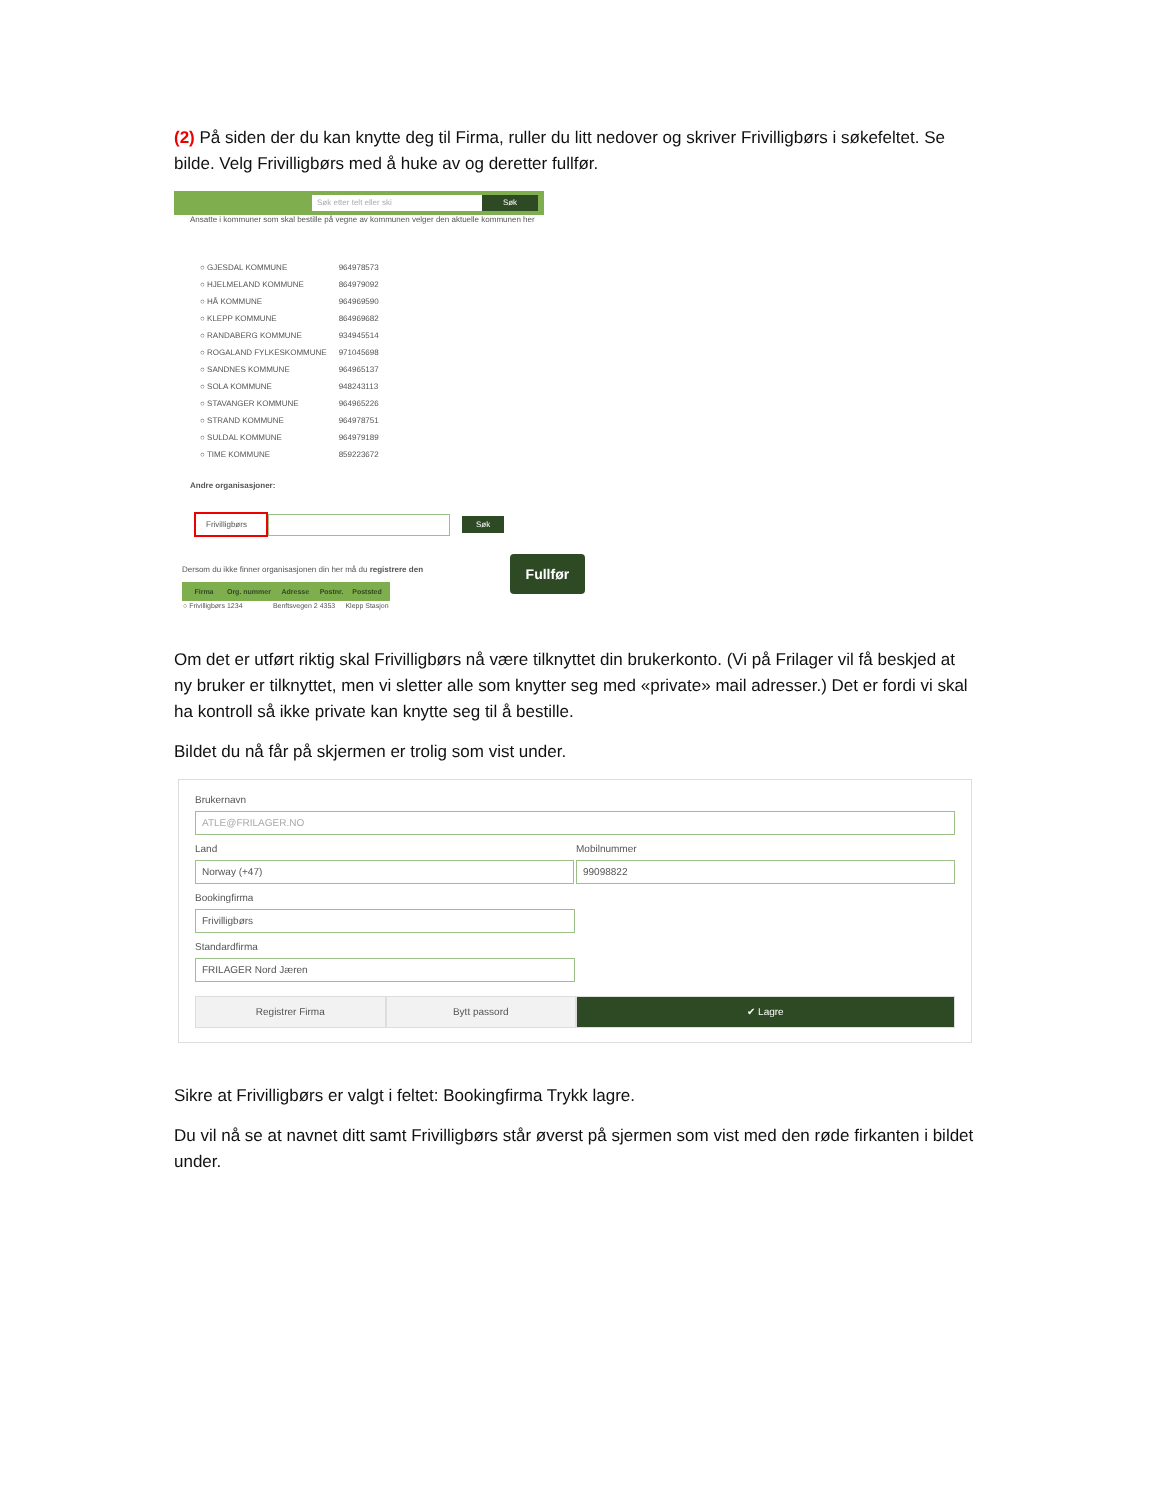(2) På siden der du kan knytte deg til Firma, ruller du litt nedover og skriver Frivilligbørs i søkefeltet. Se bilde. Velg Frivilligbørs med å huke av og deretter fullfør.
Søk etter telt eller ski Søk
Ansatte i kommuner som skal bestille på vegne av kommunen velger den aktuelle kommunen her
| ○ GJESDAL KOMMUNE | 964978573 |
| ○ HJELMELAND KOMMUNE | 864979092 |
| ○ HÅ KOMMUNE | 964969590 |
| ○ KLEPP KOMMUNE | 864969682 |
| ○ RANDABERG KOMMUNE | 934945514 |
| ○ ROGALAND FYLKESKOMMUNE | 971045698 |
| ○ SANDNES KOMMUNE | 964965137 |
| ○ SOLA KOMMUNE | 948243113 |
| ○ STAVANGER KOMMUNE | 964965226 |
| ○ STRAND KOMMUNE | 964978751 |
| ○ SULDAL KOMMUNE | 964979189 |
| ○ TIME KOMMUNE | 859223672 |
Andre organisasjoner:
Frivilligbørs Søk
Dersom du ikke finner organisasjonen din her må du registrere den
| Firma | Org. nummer | Adresse | Postnr. | Poststed |
| --- | --- | --- | --- | --- |
| ○ Frivilligbørs | 1234 | Benftsvegen 2 | 4353 | Klepp Stasjon |
Fullfør
Om det er utført riktig skal Frivilligbørs nå være tilknyttet din brukerkonto. (Vi på Frilager vil få beskjed at ny bruker er tilknyttet, men vi sletter alle som knytter seg med «private» mail adresser.) Det er fordi vi skal ha kontroll så ikke private kan knytte seg til å bestille.
Bildet du nå får på skjermen er trolig som vist under.
Brukernavn
ATLE@FRILAGER.NO
Land
Norway (+47)
Mobilnummer
99098822
Bookingfirma
Frivilligbørs
Standardfirma
FRILAGER Nord Jæren
Registrer Firma Bytt passord ✔ Lagre
Sikre at Frivilligbørs er valgt i feltet: Bookingfirma Trykk lagre.
Du vil nå se at navnet ditt samt Frivilligbørs står øverst på sjermen som vist med den røde firkanten i bildet under.